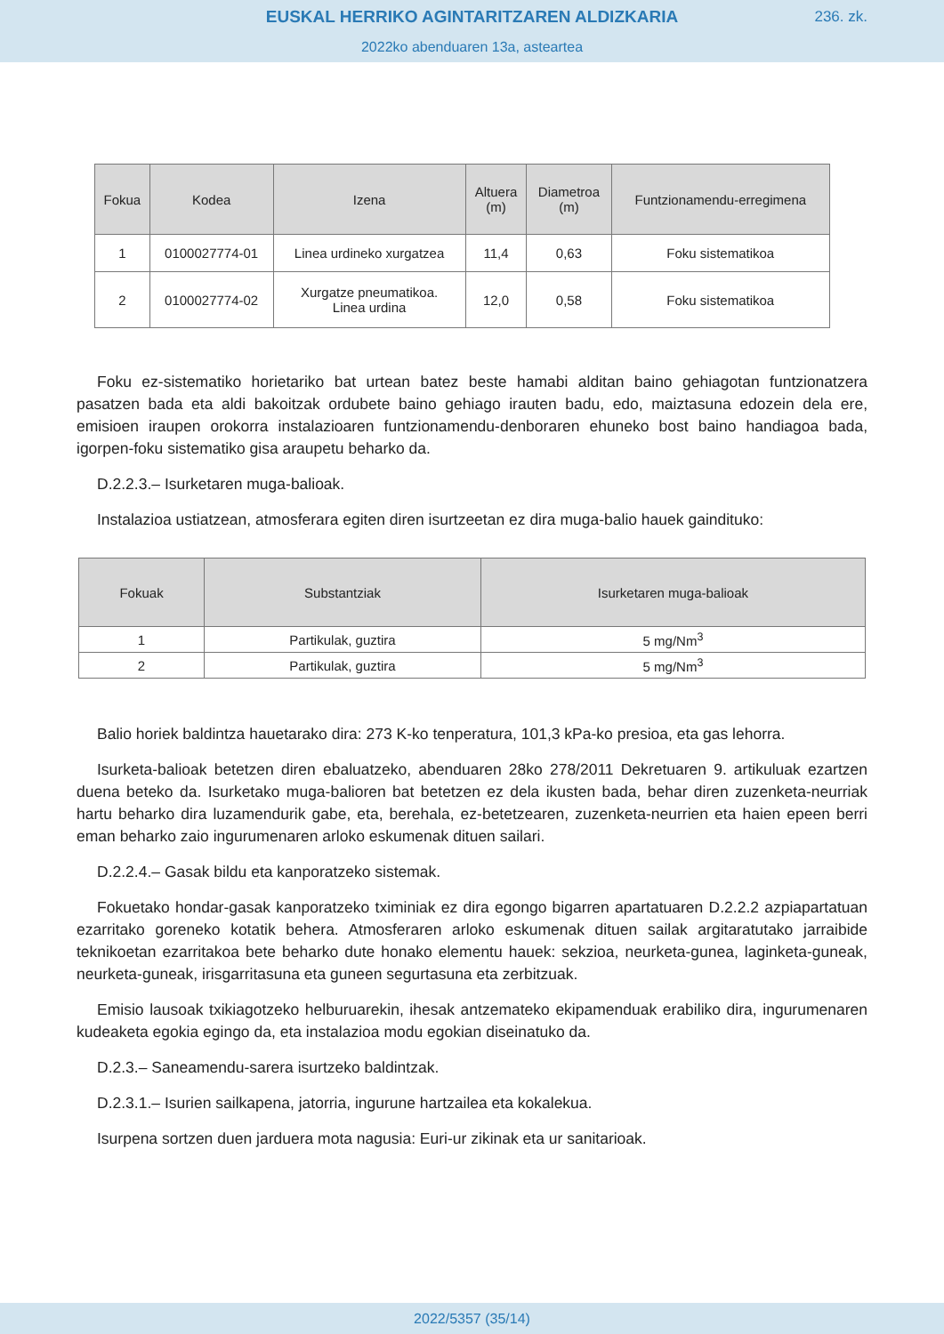EUSKAL HERRIKO AGINTARITZAREN ALDIZKARIA
236. zk.
2022ko abenduaren 13a, asteartea
| Fokua | Kodea | Izena | Altuera (m) | Diametroa (m) | Funtzionamendu-erregimena |
| --- | --- | --- | --- | --- | --- |
| 1 | 0100027774-01 | Linea urdineko xurgatzea | 11,4 | 0,63 | Foku sistematikoa |
| 2 | 0100027774-02 | Xurgatze pneumatikoa. Linea urdina | 12,0 | 0,58 | Foku sistematikoa |
Foku ez-sistematiko horietariko bat urtean batez beste hamabi alditan baino gehiagotan funtzionatzera pasatzen bada eta aldi bakoitzak ordubete baino gehiago irauten badu, edo, maiztasuna edozein dela ere, emisioen iraupen orokorra instalazioaren funtzionamendu-denboraren ehuneko bost baino handiagoa bada, igorpen-foku sistematiko gisa araupetu beharko da.
D.2.2.3.– Isurketaren muga-balioak.
Instalazioa ustiatzean, atmosferara egiten diren isurtzeetan ez dira muga-balio hauek gaindituko:
| Fokuak | Substantziak | Isurketaren muga-balioak |
| --- | --- | --- |
| 1 | Partikulak, guztira | 5 mg/Nm<sup>3</sup> |
| 2 | Partikulak, guztira | 5 mg/Nm<sup>3</sup> |
Balio horiek baldintza hauetarako dira: 273 K-ko tenperatura, 101,3 kPa-ko presioa, eta gas lehorra.
Isurketa-balioak betetzen diren ebaluatzeko, abenduaren 28ko 278/2011 Dekretuaren 9. artikuluak ezartzen duena beteko da. Isurketako muga-balioren bat betetzen ez dela ikusten bada, behar diren zuzenketa-neurriak hartu beharko dira luzamendurik gabe, eta, berehala, ez-betetzearen, zuzenketa-neurrien eta haien epeen berri eman beharko zaio ingurumenaren arloko eskumenak dituen sailari.
D.2.2.4.– Gasak bildu eta kanporatzeko sistemak.
Fokuetako hondar-gasak kanporatzeko tximiniak ez dira egongo bigarren apartatuaren D.2.2.2 azpiapartatuan ezarritako goreneko kotatik behera. Atmosferaren arloko eskumenak dituen sailak argitaratutako jarraibide teknikoetan ezarritakoa bete beharko dute honako elementu hauek: sekzioa, neurketa-gunea, laginketa-guneak, neurketa-guneak, irisgarritasuna eta guneen segurtasuna eta zerbitzuak.
Emisio lausoak txikiagotzeko helburuarekin, ihesak antzemateko ekipamenduak erabiliko dira, ingurumenaren kudeaketa egokia egingo da, eta instalazioa modu egokian diseinatuko da.
D.2.3.– Saneamendu-sarera isurtzeko baldintzak.
D.2.3.1.– Isurien sailkapena, jatorria, ingurune hartzailea eta kokalekua.
Isurpena sortzen duen jarduera mota nagusia: Euri-ur zikinak eta ur sanitarioak.
2022/5357 (35/14)